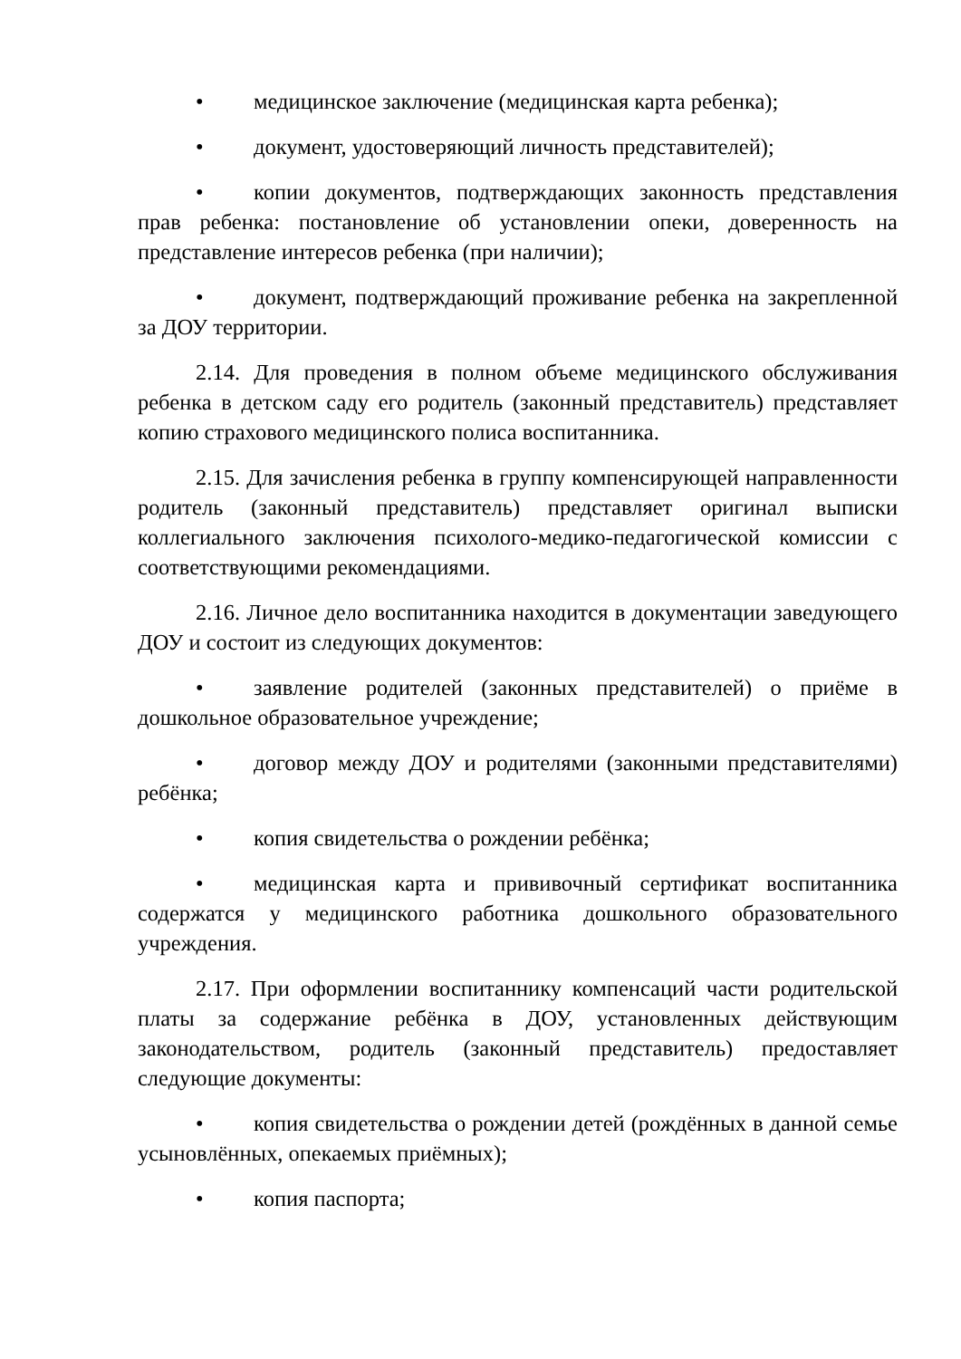• медицинское заключение (медицинская карта ребенка);
• документ, удостоверяющий личность представителей);
• копии документов, подтверждающих законность представления прав ребенка: постановление об установлении опеки, доверенность на представление интересов ребенка (при наличии);
• документ, подтверждающий проживание ребенка на закрепленной за ДОУ территории.
2.14. Для проведения в полном объеме медицинского обслуживания ребенка в детском саду его родитель (законный представитель) представляет копию страхового медицинского полиса воспитанника.
2.15. Для зачисления ребенка в группу компенсирующей направленности родитель (законный представитель) представляет оригинал выписки коллегиального заключения психолого-медико-педагогической комиссии с соответствующими рекомендациями.
2.16. Личное дело воспитанника находится в документации заведующего ДОУ и состоит из следующих документов:
• заявление родителей (законных представителей) о приёме в дошкольное образовательное учреждение;
• договор между ДОУ и родителями (законными представителями) ребёнка;
• копия свидетельства о рождении ребёнка;
• медицинская карта и прививочный сертификат воспитанника содержатся у медицинского работника дошкольного образовательного учреждения.
2.17. При оформлении воспитаннику компенсаций части родительской платы за содержание ребёнка в ДОУ, установленных действующим законодательством, родитель (законный представитель) предоставляет следующие документы:
• копия свидетельства о рождении детей (рождённых в данной семье усыновлённых, опекаемых приёмных);
• копия паспорта;